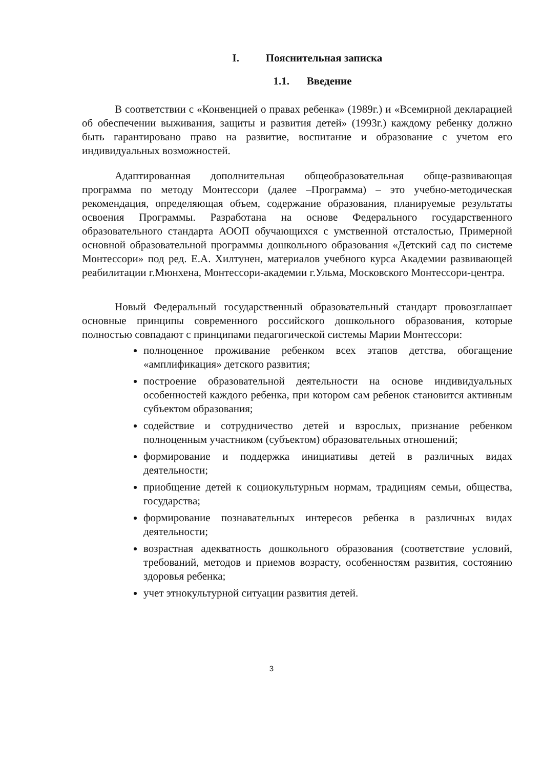I. Пояснительная записка
1.1. Введение
В соответствии с «Конвенцией о правах ребенка» (1989г.) и «Всемирной декларацией об обеспечении выживания, защиты и развития детей» (1993г.) каждому ребенку должно быть гарантировано право на развитие, воспитание и образование с учетом его индивидуальных возможностей.
Адаптированная дополнительная общеобразовательная обще-развивающая программа по методу Монтессори (далее –Программа) – это учебно-методическая рекомендация, определяющая объем, содержание образования, планируемые результаты освоения Программы. Разработана на основе Федерального государственного образовательного стандарта АООП обучающихся с умственной отсталостью, Примерной основной образовательной программы дошкольного образования «Детский сад по системе Монтессори» под ред. Е.А. Хилтунен, материалов учебного курса Академии развивающей реабилитации г.Мюнхена, Монтессори-академии г.Ульма, Московского Монтессори-центра.
Новый Федеральный государственный образовательный стандарт провозглашает основные принципы современного российского дошкольного образования, которые полностью совпадают с принципами педагогической системы Марии Монтессори:
полноценное проживание ребенком всех этапов детства, обогащение «амплификация» детского развития;
построение образовательной деятельности на основе индивидуальных особенностей каждого ребенка, при котором сам ребенок становится активным субъектом образования;
содействие и сотрудничество детей и взрослых, признание ребенком полноценным участником (субъектом) образовательных отношений;
формирование и поддержка инициативы детей в различных видах деятельности;
приобщение детей к социокультурным нормам, традициям семьи, общества, государства;
формирование познавательных интересов ребенка в различных видах деятельности;
возрастная адекватность дошкольного образования (соответствие условий, требований, методов и приемов возрасту, особенностям развития, состоянию здоровья ребенка;
учет этнокультурной ситуации развития детей.
3